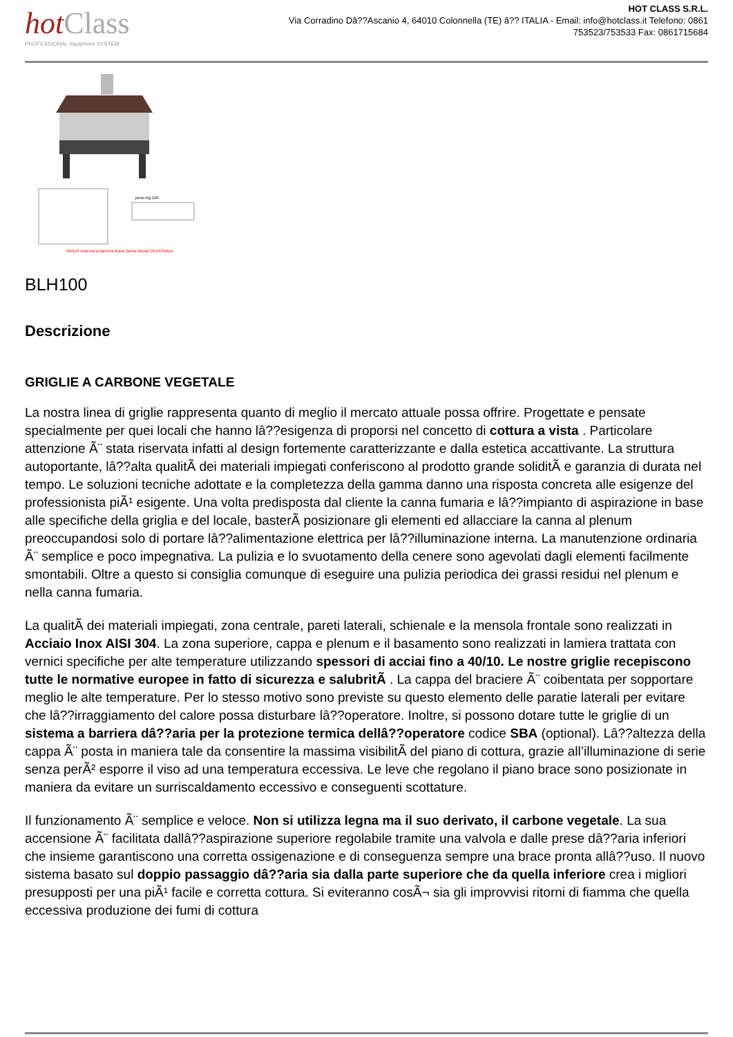hotClass
PROFESSIONAL equipment SYSTEM
HOT CLASS S.R.L.
Via Corradino Dâ??Ascanio 4, 64010 Colonnella (TE) â?? ITALIA - Email: info@hotclass.it Telefono: 0861 753523/753533 Fax: 0861715684
peso Kg 150
SBA10 sistema a barriera d'aria (lama d'aria) OPZIONALE
BLH100
Descrizione
GRIGLIE A CARBONE VEGETALE
La nostra linea di griglie rappresenta quanto di meglio il mercato attuale possa offrire. Progettate e pensate specialmente per quei locali che hanno lâ??esigenza di proporsi nel concetto di cottura a vista . Particolare attenzione Ã¨ stata riservata infatti al design fortemente caratterizzante e dalla estetica accattivante. La struttura autoportante, lâ??alta qualitÃ dei materiali impiegati conferiscono al prodotto grande soliditÃ e garanzia di durata nel tempo. Le soluzioni tecniche adottate e la completezza della gamma danno una risposta concreta alle esigenze del professionista piÃ¹ esigente. Una volta predisposta dal cliente la canna fumaria e lâ??impianto di aspirazione in base alle specifiche della griglia e del locale, basterÃ posizionare gli elementi ed allacciare la canna al plenum preoccupandosi solo di portare lâ??alimentazione elettrica per lâ??illuminazione interna. La manutenzione ordinaria Ã¨ semplice e poco impegnativa. La pulizia e lo svuotamento della cenere sono agevolati dagli elementi facilmente smontabili. Oltre a questo si consiglia comunque di eseguire una pulizia periodica dei grassi residui nel plenum e nella canna fumaria.
La qualitÃ dei materiali impiegati, zona centrale, pareti laterali, schienale e la mensola frontale sono realizzati in Acciaio Inox AISI 304. La zona superiore, cappa e plenum e il basamento sono realizzati in lamiera trattata con vernici specifiche per alte temperature utilizzando spessori di acciai fino a 40/10. Le nostre griglie recepiscono tutte le normative europee in fatto di sicurezza e salubritÃ . La cappa del braciere Ã¨ coibentata per sopportare meglio le alte temperature. Per lo stesso motivo sono previste su questo elemento delle paratie laterali per evitare che lâ??irraggiamento del calore possa disturbare lâ??operatore. Inoltre, si possono dotare tutte le griglie di un sistema a barriera dâ??aria per la protezione termica dellâ??operatore codice SBA (optional). Lâ??altezza della cappa Ã¨ posta in maniera tale da consentire la massima visibilitÃ del piano di cottura, grazie all’illuminazione di serie senza perÃ² esporre il viso ad una temperatura eccessiva. Le leve che regolano il piano brace sono posizionate in maniera da evitare un surriscaldamento eccessivo e conseguenti scottature.
Il funzionamento Ã¨ semplice e veloce. Non si utilizza legna ma il suo derivato, il carbone vegetale. La sua accensione Ã¨ facilitata dallâ??aspirazione superiore regolabile tramite una valvola e dalle prese dâ??aria inferiori che insieme garantiscono una corretta ossigenazione e di conseguenza sempre una brace pronta allâ??uso. Il nuovo sistema basato sul doppio passaggio dâ??aria sia dalla parte superiore che da quella inferiore crea i migliori presupposti per una piÃ¹ facile e corretta cottura. Si eviteranno cosÃ¬ sia gli improvvisi ritorni di fiamma che quella eccessiva produzione dei fumi di cottura